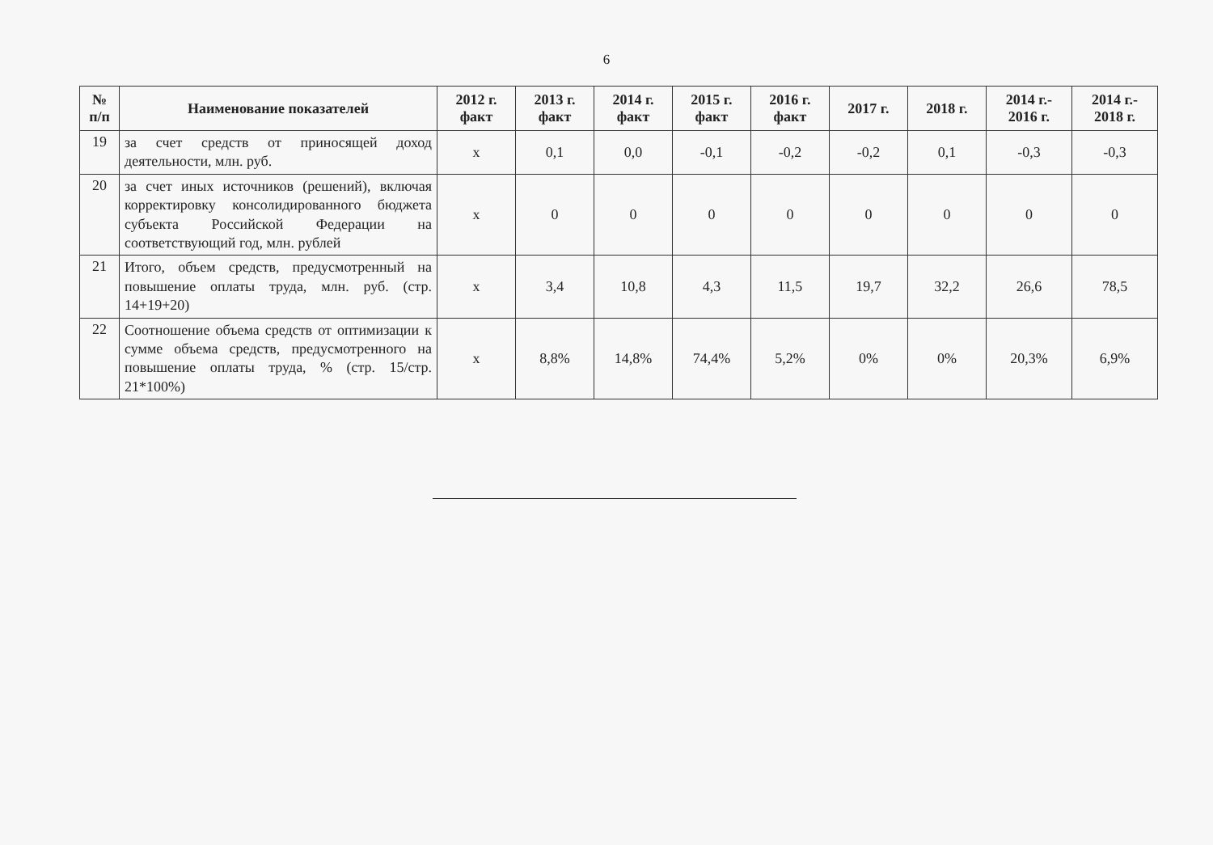6
| № п/п | Наименование показателей | 2012 г. факт | 2013 г. факт | 2014 г. факт | 2015 г. факт | 2016 г. факт | 2017 г. | 2018 г. | 2014 г.- 2016 г. | 2014 г.- 2018 г. |
| --- | --- | --- | --- | --- | --- | --- | --- | --- | --- | --- |
| 19 | за счет средств от приносящей доход деятельности, млн. руб. | х | 0,1 | 0,0 | -0,1 | -0,2 | -0,2 | 0,1 | -0,3 | -0,3 |
| 20 | за счет иных источников (решений), включая корректировку консолидированного бюджета субъекта Российской Федерации на соответствующий год, млн. рублей | х | 0 | 0 | 0 | 0 | 0 | 0 | 0 | 0 |
| 21 | Итого, объем средств, предусмотренный на повышение оплаты труда, млн. руб. (стр. 14+19+20) | х | 3,4 | 10,8 | 4,3 | 11,5 | 19,7 | 32,2 | 26,6 | 78,5 |
| 22 | Соотношение объема средств от оптимизации к сумме объема средств, предусмотренного на повышение оплаты труда, % (стр. 15/стр. 21*100%) | х | 8,8% | 14,8% | 74,4% | 5,2% | 0% | 0% | 20,3% | 6,9% |